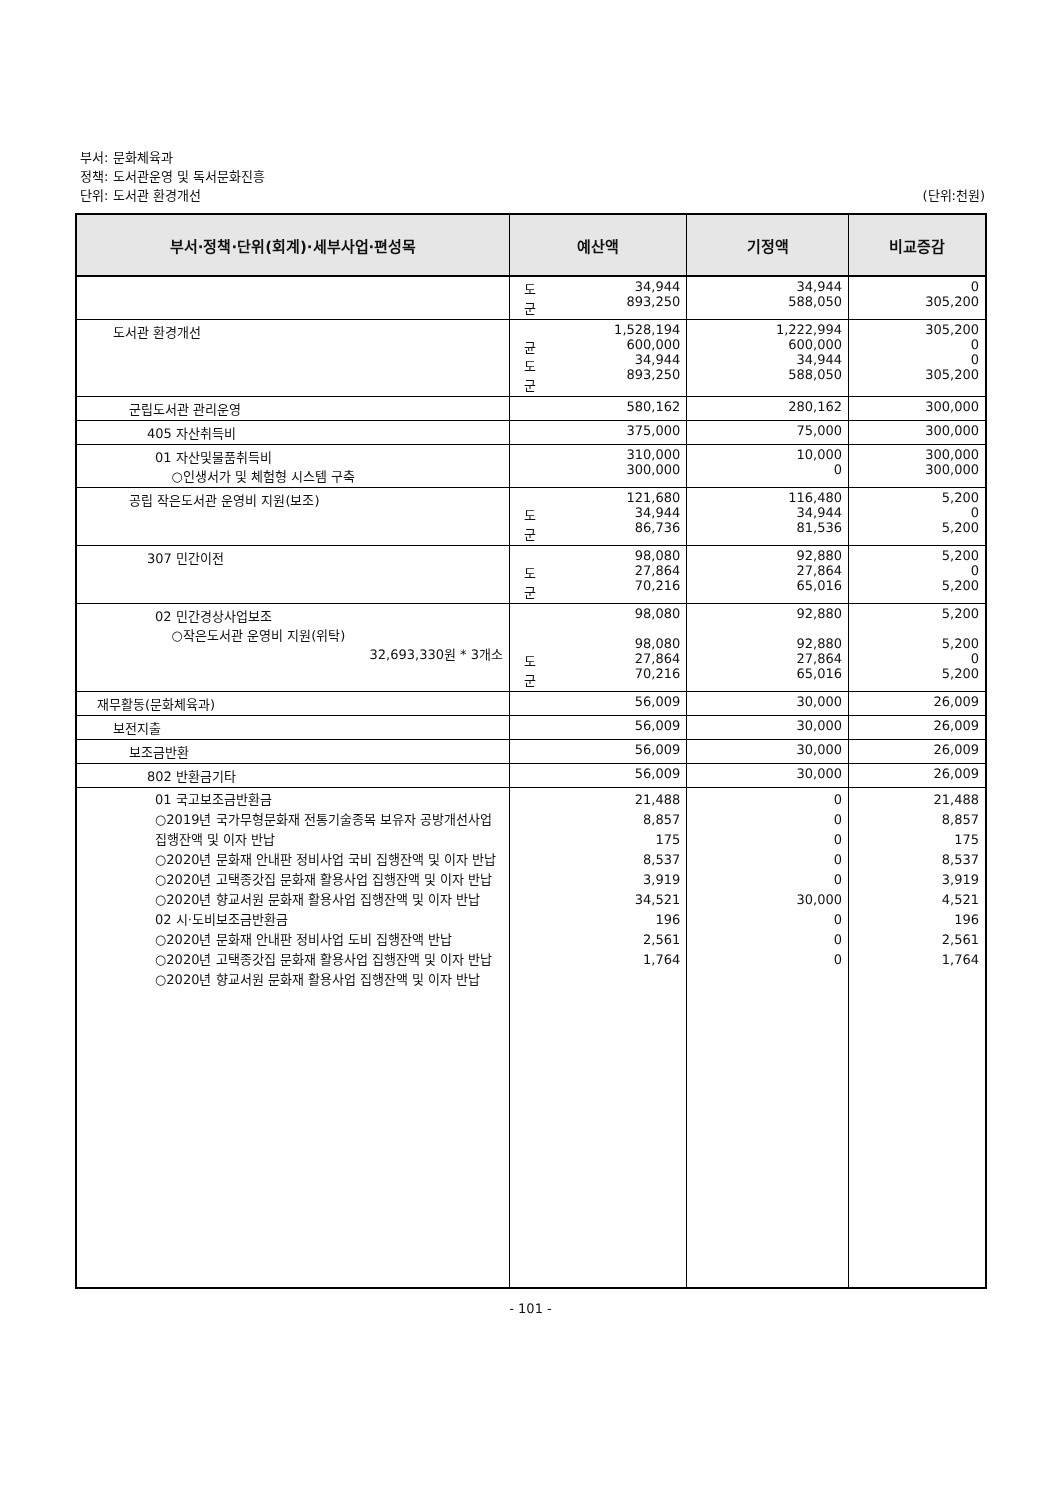부서: 문화체육과
정책: 도서관운영 및 독서문화진흥
단위: 도서관 환경개선 (단위:천원)
| 부서·정책·단위(회계)·세부사업·편성목 | 예산액 | 기정액 | 비교증감 |
| --- | --- | --- | --- |
| | 도 군 34,944 893,250 | 34,944 588,050 | 0 305,200 |
| 도서관 환경개선 | 1,528,194 균 도 군 600,000 34,944 893,250 | 1,222,994 600,000 34,944 588,050 | 305,200 0 0 305,200 |
| 군립도서관 관리운영 | 580,162 | 280,162 | 300,000 |
| 405 자산취득비 | 375,000 | 75,000 | 300,000 |
| 01 자산및물품취득비 ○인생서가 및 체험형 시스템 구축 | 310,000 300,000 | 10,000 0 | 300,000 300,000 |
| 공립 작은도서관 운영비 지원(보조) | 121,680 도 군 34,944 86,736 | 116,480 34,944 81,536 | 5,200 0 5,200 |
| 307 민간이전 | 98,080 도 군 27,864 70,216 | 92,880 27,864 65,016 | 5,200 0 5,200 |
| 02 민간경상사업보조 ○작은도서관 운영비 지원(위탁) 32,693,330원 * 3개소 | 98,080 98,080 도 군 27,864 70,216 | 92,880 92,880 27,864 65,016 | 5,200 5,200 0 5,200 |
| 재무활동(문화체육과) | 56,009 | 30,000 | 26,009 |
| 보전지출 | 56,009 | 30,000 | 26,009 |
| 보조금반환 | 56,009 | 30,000 | 26,009 |
| 802 반환금기타 | 56,009 | 30,000 | 26,009 |
| 01 국고보조금반환금 ○2019년 국가무형문화재 전통기술종목 보유자 공방개선사업 집행잔액 및 이자 반납 ○2020년 문화재 안내판 정비사업 국비 집행잔액 및 이자 반납 ○2020년 고택종갓집 문화재 활용사업 집행잔액 및 이자 반납 ○2020년 향교서원 문화재 활용사업 집행잔액 및 이자 반납 02 시·도비보조금반환금 ○2020년 문화재 안내판 정비사업 도비 집행잔액 반납 ○2020년 고택종갓집 문화재 활용사업 집행잔액 및 이자 반납 ○2020년 향교서원 문화재 활용사업 집행잔액 및 이자 반납 | 21,488 8,857 175 8,537 3,919 34,521 196 2,561 1,764 | 0 0 0 0 0 30,000 0 0 0 | 21,488 8,857 175 8,537 3,919 4,521 196 2,561 1,764 |
- 101 -